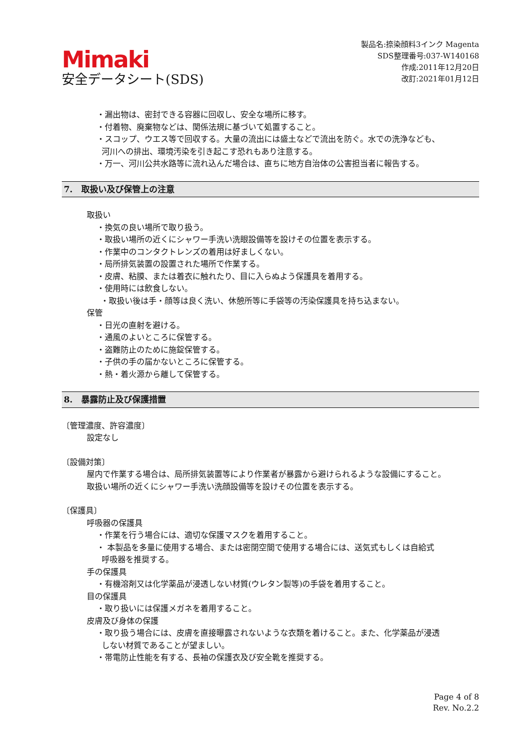Mimaki
安全データシート(SDS)
製品名:捺染顔料3インク Magenta
SDS整理番号:037-W140168
作成:2011年12月20日
改訂:2021年01月12日
・漏出物は、密封できる容器に回収し、安全な場所に移す。
・付着物、廃棄物などは、関係法規に基づいて処置すること。
・スコップ、ウエス等で回収する。大量の流出には盛土などで流出を防ぐ。水での洗浄なども、
河川への排出、環境汚染を引き起こす恐れもあり注意する。
・万一、河川公共水路等に流れ込んだ場合は、直ちに地方自治体の公害担当者に報告する。
7.　取扱い及び保管上の注意
取扱い
・換気の良い場所で取り扱う。
・取扱い場所の近くにシャワー手洗い洗眼設備等を設けその位置を表示する。
・作業中のコンタクトレンズの着用は好ましくない。
・局所排気装置の設置された場所で作業する。
・皮膚、粘膜、または着衣に触れたり、目に入らぬよう保護具を着用する。
・使用時には飲食しない。
・取扱い後は手・顔等は良く洗い、休憩所等に手袋等の汚染保護具を持ち込まない。
保管
・日光の直射を避ける。
・通風のよいところに保管する。
・盗難防止のために施錠保管する。
・子供の手の届かないところに保管する。
・熱・着火源から離して保管する。
8.　暴露防止及び保護措置
〔管理濃度、許容濃度〕
設定なし
〔設備対策〕
屋内で作業する場合は、局所排気装置等により作業者が暴露から避けられるような設備にすること。
取扱い場所の近くにシャワー手洗い洗顔設備等を設けその位置を表示する。
〔保護具〕
呼吸器の保護具
・作業を行う場合には、適切な保護マスクを着用すること。
・ 本製品を多量に使用する場合、または密閉空間で使用する場合には、送気式もしくは自給式
呼吸器を推奨する。
手の保護具
・有機溶剤又は化学薬品が浸透しない材質(ウレタン製等)の手袋を着用すること。
目の保護具
・取り扱いには保護メガネを着用すること。
皮膚及び身体の保護
・取り扱う場合には、皮膚を直接曝露されないような衣類を着けること。また、化学薬品が浸透
しない材質であることが望ましい。
・帯電防止性能を有する、長袖の保護衣及び安全靴を推奨する。
Page 4 of 8
Rev. No.2.2